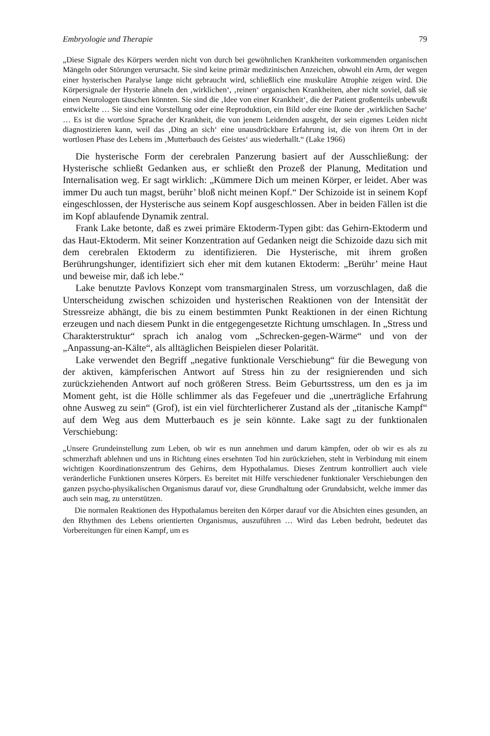Embryologie und Therapie 79
„Diese Signale des Körpers werden nicht von durch bei gewöhnlichen Krankheiten vorkommenden organischen Mängeln oder Störungen verursacht. Sie sind keine primär medizinischen Anzeichen, obwohl ein Arm, der wegen einer hysterischen Paralyse lange nicht gebraucht wird, schließlich eine muskuläre Atrophie zeigen wird. Die Körpersignale der Hysterie ähneln den ‚wirklichen‘, ‚reinen‘ organischen Krankheiten, aber nicht soviel, daß sie einen Neurologen täuschen könnten. Sie sind die ‚Idee von einer Krankheit‘, die der Patient großenteils unbewußt entwickelte … Sie sind eine Vorstellung oder eine Reproduktion, ein Bild oder eine Ikone der ‚wirklichen Sache‘ … Es ist die wortlose Sprache der Krankheit, die von jenem Leidenden ausgeht, der sein eigenes Leiden nicht diagnostizieren kann, weil das ‚Ding an sich‘ eine unausdrückbare Erfahrung ist, die von ihrem Ort in der wortlosen Phase des Lebens im ‚Mutterbauch des Geistes‘ aus wiederhallt.“ (Lake 1966)
Die hysterische Form der cerebralen Panzerung basiert auf der Ausschließung: der Hysterische schließt Gedanken aus, er schließt den Prozeß der Planung, Meditation und Internalisation weg. Er sagt wirklich: „Kümmere Dich um meinen Körper, er leidet. Aber was immer Du auch tun magst, berühr’ bloß nicht meinen Kopf.“ Der Schizoide ist in seinem Kopf eingeschlossen, der Hysterische aus seinem Kopf ausgeschlossen. Aber in beiden Fällen ist die im Kopf ablaufende Dynamik zentral.
Frank Lake betonte, daß es zwei primäre Ektoderm-Typen gibt: das Gehirn-Ektoderm und das Haut-Ektoderm. Mit seiner Konzentration auf Gedanken neigt die Schizoide dazu sich mit dem cerebralen Ektoderm zu identifizieren. Die Hysterische, mit ihrem großen Berührungshunger, identifiziert sich eher mit dem kutanen Ektoderm: „Berühr’ meine Haut und beweise mir, daß ich lebe.“
Lake benutzte Pavlovs Konzept vom transmarginalen Stress, um vorzuschlagen, daß die Unterscheidung zwischen schizoiden und hysterischen Reaktionen von der Intensität der Stressreize abhängt, die bis zu einem bestimmten Punkt Reaktionen in der einen Richtung erzeugen und nach diesem Punkt in die entgegengesetzte Richtung umschlagen. In „Stress und Charakterstruktur“ sprach ich analog vom „Schrecken-gegen-Wärme“ und von der „Anpassung-an-Kälte“, als alltäglichen Beispielen dieser Polarität.
Lake verwendet den Begriff „negative funktionale Verschiebung“ für die Bewegung von der aktiven, kämpferischen Antwort auf Stress hin zu der resignierenden und sich zurückziehenden Antwort auf noch größeren Stress. Beim Geburtsstress, um den es ja im Moment geht, ist die Hölle schlimmer als das Fegefeuer und die „unerträgliche Erfahrung ohne Ausweg zu sein“ (Grof), ist ein viel fürchterlicherer Zustand als der „titanische Kampf“ auf dem Weg aus dem Mutterbauch es je sein könnte. Lake sagt zu der funktionalen Verschiebung:
„Unsere Grundeinstellung zum Leben, ob wir es nun annehmen und darum kämpfen, oder ob wir es als zu schmerzhaft ablehnen und uns in Richtung eines ersehnten Tod hin zurückziehen, steht in Verbindung mit einem wichtigen Koordinationszentrum des Gehirns, dem Hypothalamus. Dieses Zentrum kontrolliert auch viele veränderliche Funktionen unseres Körpers. Es bereitet mit Hilfe verschiedener funktionaler Verschiebungen den ganzen psycho-physikalischen Organismus darauf vor, diese Grundhaltung oder Grundabsicht, welche immer das auch sein mag, zu unterstützen.
Die normalen Reaktionen des Hypothalamus bereiten den Körper darauf vor die Absichten eines gesunden, an den Rhythmen des Lebens orientierten Organismus, auszuführen … Wird das Leben bedroht, bedeutet das Vorbereitungen für einen Kampf, um es